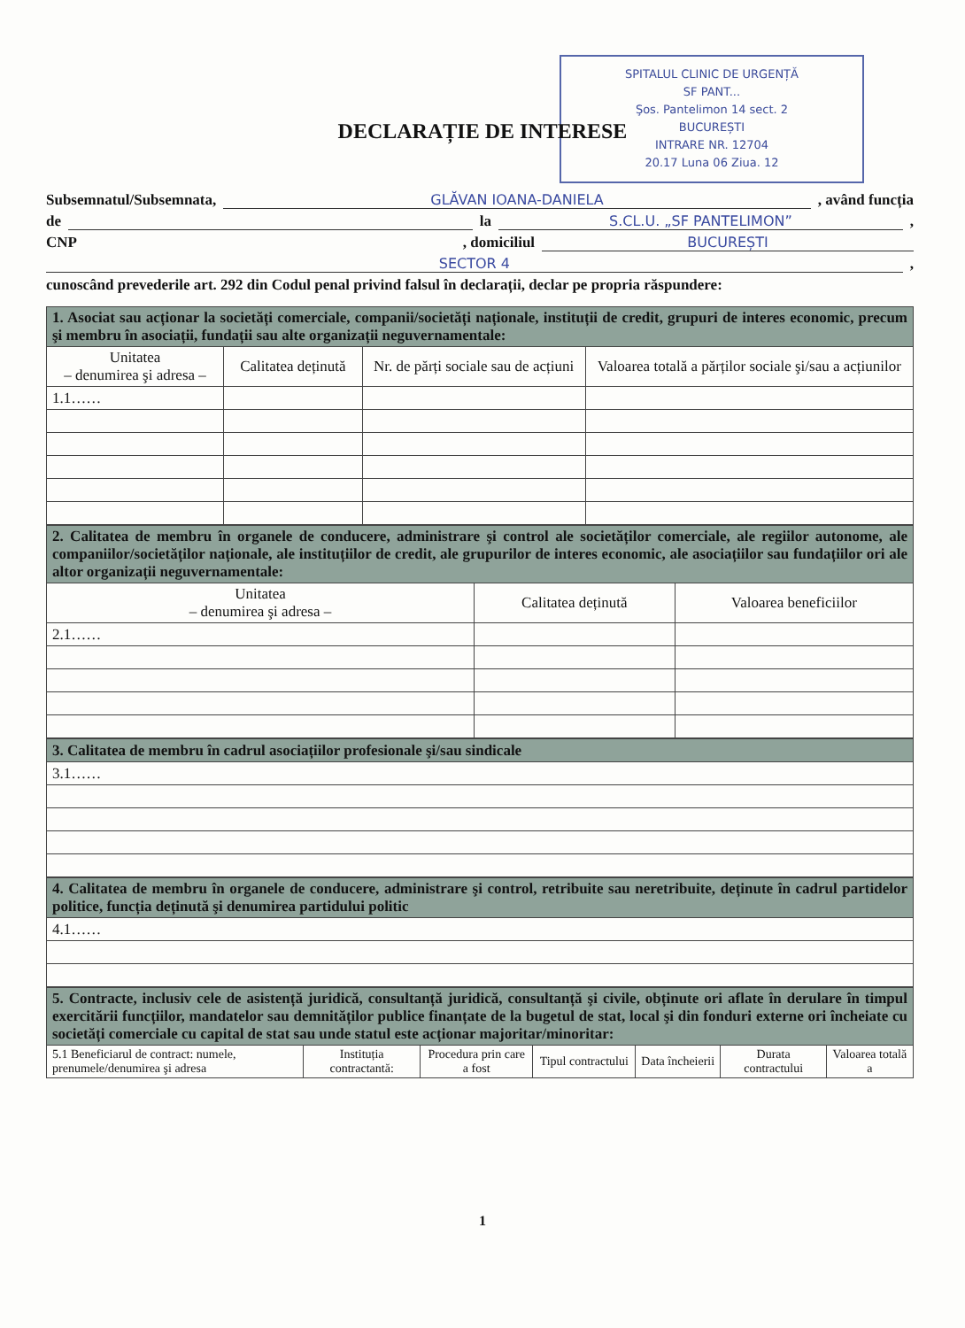SPITALUL CLINIC DE URGENȚĂ
SF PANT...
Şos. Pantelimon 14 sect. 2
BUCUREȘTI
INTRARE NR. 12704
20.17 Luna 06 Ziua. 12
DECLARAȚIE DE INTERESE
Subsemnatul/Subsemnata, GLĂVAN IOANA-DANIELA , având funcția
de la S.CL.U. „SF PANTELIMON” ,
CNP , domiciliul BUCUREȘTI
SECTOR 4 ,
cunoscând prevederile art. 292 din Codul penal privind falsul în declarații, declar pe propria răspundere:
| 1. Asociat sau acționar la societăți comerciale, companii/societăți naționale, instituții de credit, grupuri de interes economic, precum şi membru în asociații, fundații sau alte organizații neguvernamentale: | | | |
| Unitatea – denumirea şi adresa – | Calitatea deținută | Nr. de părți sociale sau de acțiuni | Valoarea totală a părților sociale şi/sau a acțiunilor |
| 1.1…… | | | |
| 2. Calitatea de membru în organele de conducere, administrare şi control ale societăților comerciale, ale regiilor autonome, ale companiilor/societăților naționale, ale instituțiilor de credit, ale grupurilor de interes economic, ale asociațiilor sau fundațiilor ori ale altor organizații neguvernamentale: | | |
| Unitatea – denumirea şi adresa – | Calitatea deținută | Valoarea beneficiilor |
| 2.1…… | | |
| 3. Calitatea de membru în cadrul asociațiilor profesionale şi/sau sindicale |
| 3.1…… |
| 4. Calitatea de membru în organele de conducere, administrare şi control, retribuite sau neretribuite, deținute în cadrul partidelor politice, funcția deținută şi denumirea partidului politic |
| 4.1…… |
| 5. Contracte, inclusiv cele de asistență juridică, consultanță juridică, consultanță şi civile, obținute ori aflate în derulare în timpul exercitării funcțiilor, mandatelor sau demnităților publice finanțate de la bugetul de stat, local şi din fonduri externe ori încheiate cu societăți comerciale cu capital de stat sau unde statul este acționar majoritar/minoritar: | | | | | | |
| 5.1 Beneficiarul de contract: numele, prenumele/denumirea şi adresa | Instituția contractantă: | Procedura prin care a fost | Tipul contractului | Data încheierii | Durata contractului | Valoarea totală a |
1